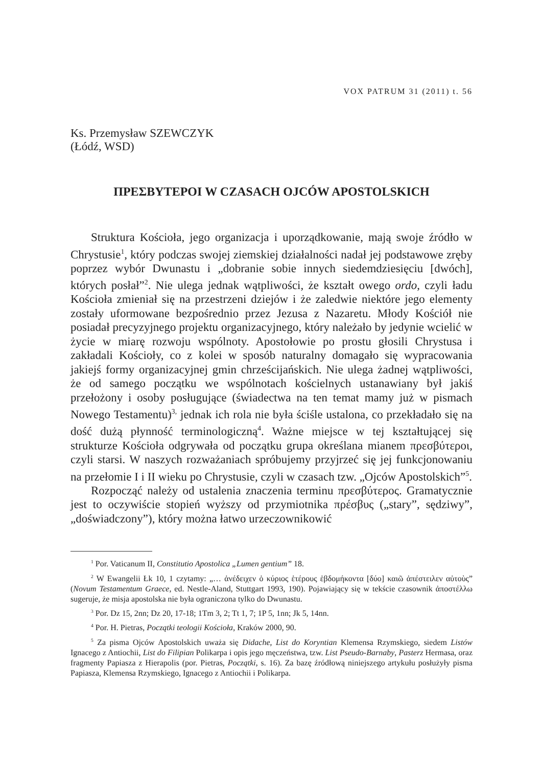VOX PATRUM 31 (2011) t. 56
Ks. Przemysław SZEWCZYK
(Łódź, WSD)
ΠΡΕΣΒΥΤΕΡΟΙ W CZASACH OJCÓW APOSTOLSKICH
Struktura Kościoła, jego organizacja i uporządkowanie, mają swoje źródło w Chrystusie<sup>1</sup>, który podczas swojej ziemskiej działalności nadał jej podstawowe zręby poprzez wybór Dwunastu i „dobranie sobie innych siedemdziesięciu [dwóch], których posłał”<sup>2</sup>. Nie ulega jednak wątpliwości, że kształt owego ordo, czyli ładu Kościoła zmieniał się na przestrzeni dziejów i że zaledwie niektóre jego elementy zostały uformowane bezpośrednio przez Jezusa z Nazaretu. Młody Kościół nie posiadał precyzyjnego projektu organizacyjnego, który należało by jedynie wcielić w życie w miarę rozwoju wspólnoty. Apostołowie po prostu głosili Chrystusa i zakładali Kościoły, co z kolei w sposób naturalny domagało się wypracowania jakiejś formy organizacyjnej gmin chrześcijańskich. Nie ulega żadnej wątpliwości, że od samego początku we wspólnotach kościelnych ustanawiany był jakiś przełożony i osoby posługujące (świadectwa na ten temat mamy już w pismach Nowego Testamentu)<sup>3,</sup> jednak ich rola nie była ściśle ustalona, co przekładało się na dość dużą płynność terminologiczną<sup>4</sup>. Ważne miejsce w tej kształtującej się strukturze Kościoła odgrywała od początku grupa określana mianem πρεσβύτεροι, czyli starsi. W naszych rozważaniach spróbujemy przyjrzeć się jej funkcjonowaniu na przełomie I i II wieku po Chrystusie, czyli w czasach tzw. „Ojców Apostolskich”<sup>5</sup>.
Rozpocząć należy od ustalenia znaczenia terminu πρεσβύτερος. Gramatycznie jest to oczywiście stopień wyższy od przymiotnika πρέσβυς („stary”, sędziwy”, „doświadczony”), który można łatwo urzeczownikowić
<sup>1</sup> Por. Vaticanum II, Constitutio Apostolica „Lumen gentium” 18.
<sup>2</sup> W Ewangelii Łk 10, 1 czytamy: „… ἀνέδειχεν ὁ κύριος ἑτέρους ἑβδομήκοντα [δύο] καιῶ ἀπέστειλεν αὐτοὺς” (Novum Testamentum Graece, ed. Nestle-Aland, Stuttgart 1993, 190). Pojawiający się w tekście czasownik ἀποστέλλω sugeruje, że misja apostolska nie była ograniczona tylko do Dwunastu.
<sup>3</sup> Por. Dz 15, 2nn; Dz 20, 17-18; 1Tm 3, 2; Tt 1, 7; 1P 5, 1nn; Jk 5, 14nn.
<sup>4</sup> Por. H. Pietras, Początki teologii Kościoła, Kraków 2000, 90.
<sup>5</sup> Za pisma Ojców Apostolskich uważa się Didache, List do Koryntian Klemensa Rzymskiego, siedem Listów Ignacego z Antiochii, List do Filipian Polikarpa i opis jego męczeństwa, tzw. List Pseudo-Barnaby, Pasterz Hermasa, oraz fragmenty Papiasza z Hierapolis (por. Pietras, Początki, s. 16). Za bazę źródłową niniejszego artykułu posłużyły pisma Papiasza, Klemensa Rzymskiego, Ignacego z Antiochii i Polikarpa.